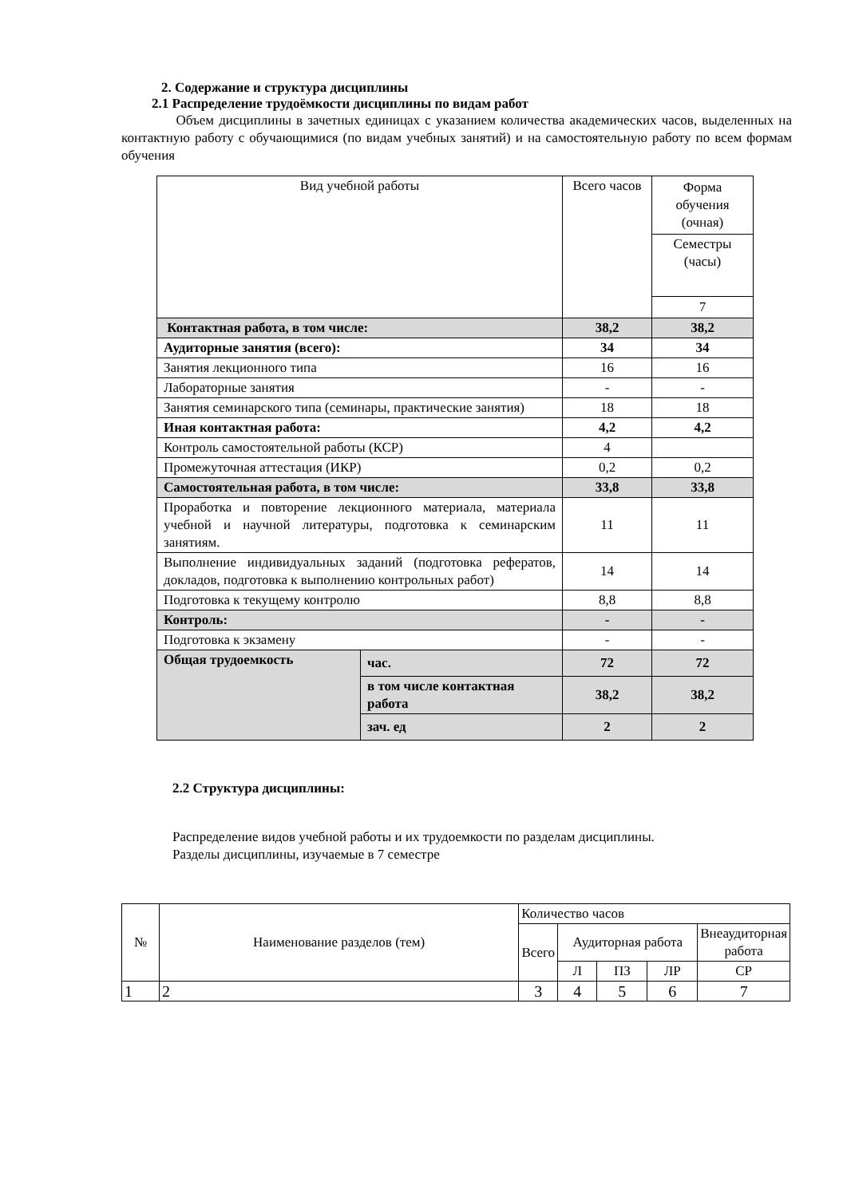2. Содержание и структура дисциплины
2.1 Распределение трудоёмкости дисциплины по видам работ
Объем дисциплины в зачетных единицах с указанием количества академических часов, выделенных на контактную работу с обучающимися (по видам учебных занятий) и на самостоятельную работу по всем формам обучения
| Вид учебной работы | | Всего часов | Форма обучения (очная) |
| | | | Семестры (часы) |
| | | | 7 |
| Контактная работа, в том числе: | | 38,2 | 38,2 |
| Аудиторные занятия (всего): | | 34 | 34 |
| Занятия лекционного типа | | 16 | 16 |
| Лабораторные занятия | | - | - |
| Занятия семинарского типа (семинары, практические занятия) | | 18 | 18 |
| Иная контактная работа: | | 4,2 | 4,2 |
| Контроль самостоятельной работы (КСР) | | 4 | |
| Промежуточная аттестация (ИКР) | | 0,2 | 0,2 |
| Самостоятельная работа, в том числе: | | 33,8 | 33,8 |
| Проработка и повторение лекционного материала, материала учебной и научной литературы, подготовка к семинарским занятиям. | | 11 | 11 |
| Выполнение индивидуальных заданий (подготовка рефератов, докладов, подготовка к выполнению контрольных работ) | | 14 | 14 |
| Подготовка к текущему контролю | | 8,8 | 8,8 |
| Контроль: | | - | - |
| Подготовка к экзамену | | - | - |
| Общая трудоемкость | час. | 72 | 72 |
| | в том числе контактная работа | 38,2 | 38,2 |
| | зач. ед | 2 | 2 |
2.2 Структура дисциплины:
Распределение видов учебной работы и их трудоемкости по разделам дисциплины.
Разделы дисциплины, изучаемые в 7 семестре
| № | Наименование разделов (тем) | Количество часов | | | | |
| | | Всего | Аудиторная работа | | | Внеаудиторная работа |
| | | | Л | ПЗ | ЛР | СР |
| 1 | 2 | 3 | 4 | 5 | 6 | 7 |